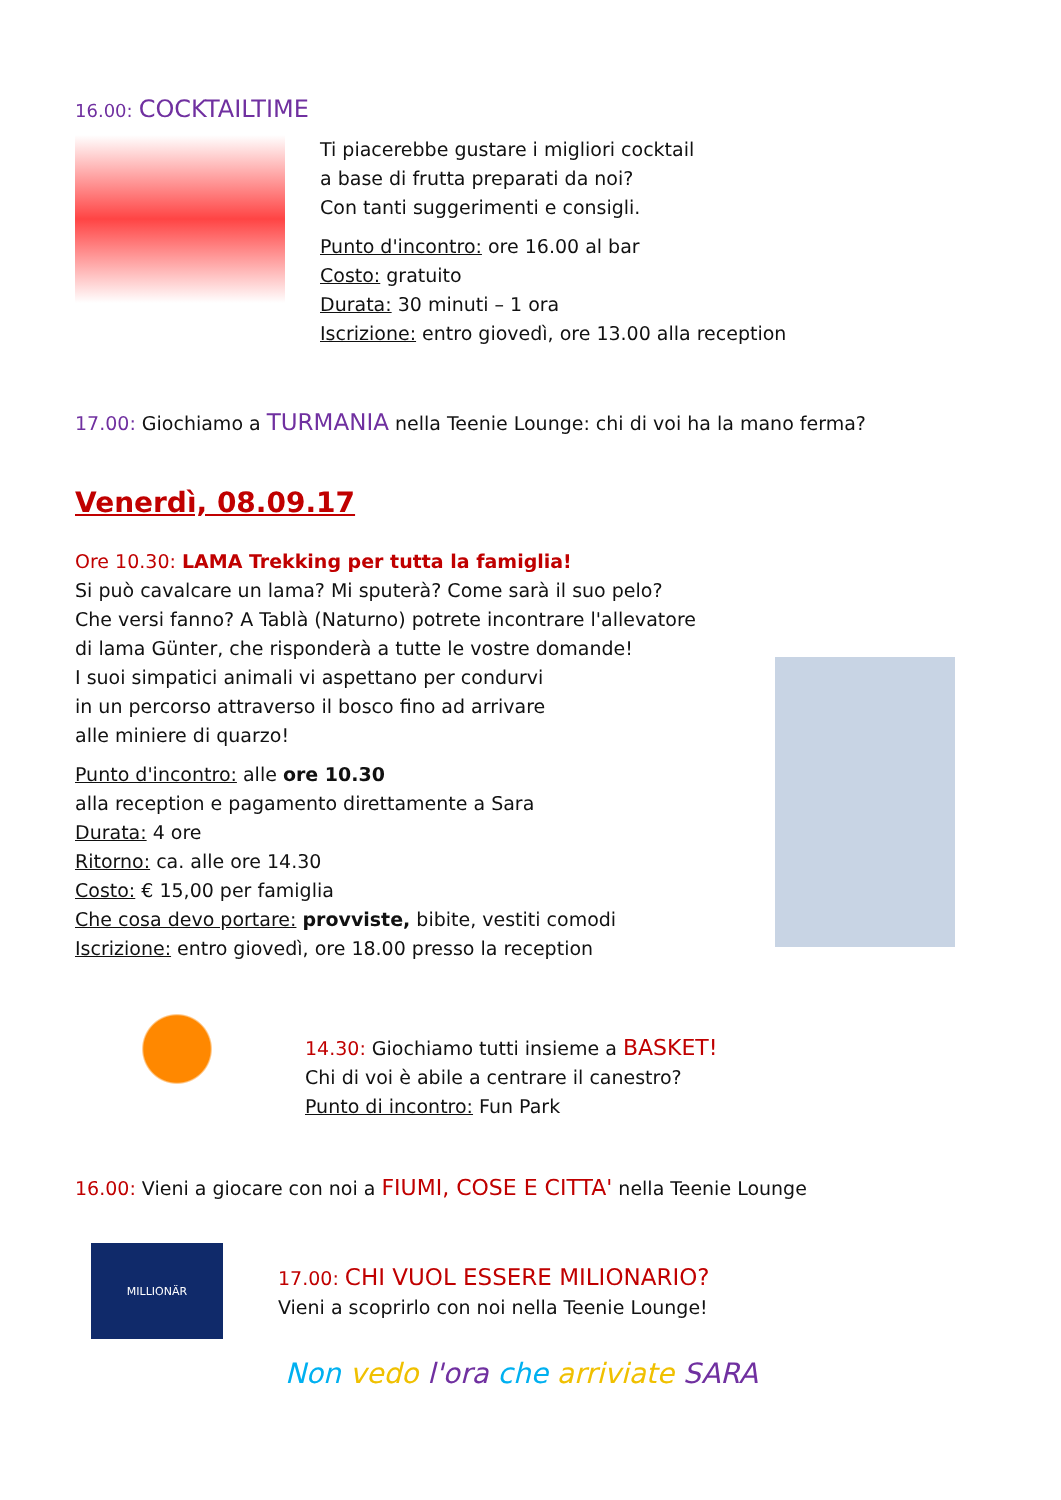16.00: COCKTAILTIME
Ti piacerebbe gustare i migliori cocktail
a base di frutta preparati da noi?
Con tanti suggerimenti e consigli.
Punto d'incontro: ore 16.00 al bar
Costo: gratuito
Durata: 30 minuti – 1 ora
Iscrizione: entro giovedì, ore 13.00 alla reception
17.00: Giochiamo a TURMANIA nella Teenie Lounge: chi di voi ha la mano ferma?
Venerdì, 08.09.17
Ore 10.30: LAMA Trekking per tutta la famiglia!
Si può cavalcare un lama? Mi sputerà? Come sarà il suo pelo?
Che versi fanno? A Tablà (Naturno) potrete incontrare l'allevatore
di lama Günter, che risponderà a tutte le vostre domande!
I suoi simpatici animali vi aspettano per condurvi
in un percorso attraverso il bosco fino ad arrivare
alle miniere di quarzo!
Punto d'incontro: alle ore 10.30
alla reception e pagamento direttamente a Sara
Durata: 4 ore
Ritorno: ca. alle ore 14.30
Costo: € 15,00 per famiglia
Che cosa devo portare: provviste, bibite, vestiti comodi
Iscrizione: entro giovedì, ore 18.00 presso la reception
14.30: Giochiamo tutti insieme a BASKET!
Chi di voi è abile a centrare il canestro?
Punto di incontro: Fun Park
16.00: Vieni a giocare con noi a FIUMI, COSE E CITTA' nella Teenie Lounge
MILLIONÄR
17.00: CHI VUOL ESSERE MILIONARIO?
Vieni a scoprirlo con noi nella Teenie Lounge!
Non vedo l'ora che arriviate SARA